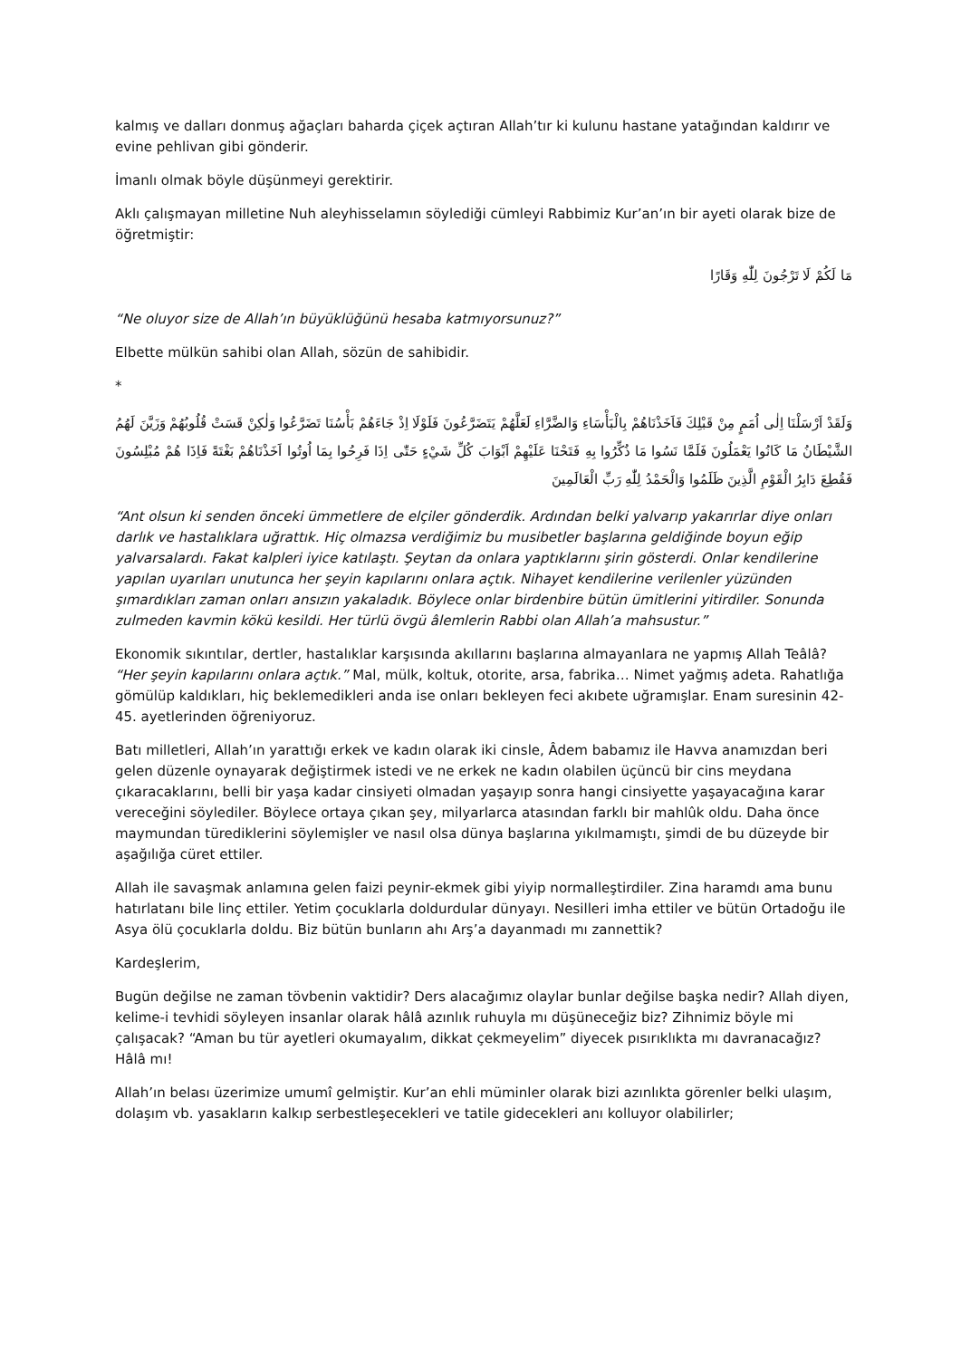kalmış ve dalları donmuş ağaçları baharda çiçek açtıran Allah’tır ki kulunu hastane yatağından kaldırır ve evine pehlivan gibi gönderir.
İmanlı olmak böyle düşünmeyi gerektirir.
Aklı çalışmayan milletine Nuh aleyhisselamın söylediği cümleyi Rabbimiz Kur’an’ın bir ayeti olarak bize de öğretmiştir:
مَا لَكُمْ لَا تَرْجُونَ لِلّٰهِ وَقَارًا
“Ne oluyor size de Allah’ın büyüklüğünü hesaba katmıyorsunuz?”
Elbette mülkün sahibi olan Allah, sözün de sahibidir.
*
وَلَقَدْ اَرْسَلْنَا اِلٰى اُمَمٍ مِنْ قَبْلِكَ فَاَخَذْنَاهُمْ بِالْبَأْسَاءِ وَالضَّرَّاءِ لَعَلَّهُمْ يَتَضَرَّعُونَ فَلَوْلَا اِذْ جَاءَهُمْ بَأْسُنَا تَضَرَّعُوا وَلٰكِنْ قَسَتْ قُلُوبُهُمْ وَزَيَّنَ لَهُمُ الشَّيْطَانُ مَا كَانُوا يَعْمَلُونَ فَلَمَّا نَسُوا مَا ذُكِّرُوا بِهِ فَتَحْنَا عَلَيْهِمْ اَبْوَابَ كُلِّ شَيْءٍ حَتّٰى اِذَا فَرِحُوا بِمَا اُوتُوا اَخَذْنَاهُمْ بَغْتَةً فَاِذَا هُمْ مُبْلِسُونَ فَقُطِعَ دَابِرُ الْقَوْمِ الَّذِينَ ظَلَمُوا وَالْحَمْدُ لِلّٰهِ رَبِّ الْعَالَمِينَ
“Ant olsun ki senden önceki ümmetlere de elçiler gönderdik. Ardından belki yalvarıp yakarırlar diye onları darlık ve hastalıklara uğrattık. Hiç olmazsa verdiğimiz bu musibetler başlarına geldiğinde boyun eğip yalvarsalardı. Fakat kalpleri iyice katılaştı. Şeytan da onlara yaptıklarını şirin gösterdi. Onlar kendilerine yapılan uyarıları unutunca her şeyin kapılarını onlara açtık. Nihayet kendilerine verilenler yüzünden şımardıkları zaman onları ansızın yakaladık. Böylece onlar birdenbire bütün ümitlerini yitirdiler. Sonunda zulmeden kavmin kökü kesildi. Her türlü övgü âlemlerin Rabbi olan Allah’a mahsustur.”
Ekonomik sıkıntılar, dertler, hastalıklar karşısında akıllarını başlarına almayanlara ne yapmış Allah Teâlâ? “Her şeyin kapılarını onlara açtık.” Mal, mülk, koltuk, otorite, arsa, fabrika… Nimet yağmış adeta. Rahatlığa gömülüp kaldıkları, hiç beklemedikleri anda ise onları bekleyen feci akıbete uğramışlar. Enam suresinin 42-45. ayetlerinden öğreniyoruz.
Batı milletleri, Allah’ın yarattığı erkek ve kadın olarak iki cinsle, Âdem babamız ile Havva anamızdan beri gelen düzenle oynayarak değiştirmek istedi ve ne erkek ne kadın olabilen üçüncü bir cins meydana çıkaracaklarını, belli bir yaşa kadar cinsiyeti olmadan yaşayıp sonra hangi cinsiyette yaşayacağına karar vereceğini söylediler. Böylece ortaya çıkan şey, milyarlarca atasından farklı bir mahlûk oldu. Daha önce maymundan türediklerini söylemişler ve nasıl olsa dünya başlarına yıkılmamıştı, şimdi de bu düzeyde bir aşağılığa cüret ettiler.
Allah ile savaşmak anlamına gelen faizi peynir-ekmek gibi yiyip normalleştirdiler. Zina haramdı ama bunu hatırlatanı bile linç ettiler. Yetim çocuklarla doldurdular dünyayı. Nesilleri imha ettiler ve bütün Ortadoğu ile Asya ölü çocuklarla doldu. Biz bütün bunların ahı Arş’a dayanmadı mı zannettik?
Kardeşlerim,
Bugün değilse ne zaman tövbenin vaktidir? Ders alacağımız olaylar bunlar değilse başka nedir? Allah diyen, kelime-i tevhidi söyleyen insanlar olarak hâlâ azınlık ruhuyla mı düşüneceğiz biz? Zihnimiz böyle mi çalışacak? “Aman bu tür ayetleri okumayalım, dikkat çekmeyelim” diyecek pısırıklıkta mı davranacağız? Hâlâ mı!
Allah’ın belası üzerimize umumî gelmiştir. Kur’an ehli müminler olarak bizi azınlıkta görenler belki ulaşım, dolaşım vb. yasakların kalkıp serbestleşecekleri ve tatile gidecekleri anı kolluyor olabilirler;